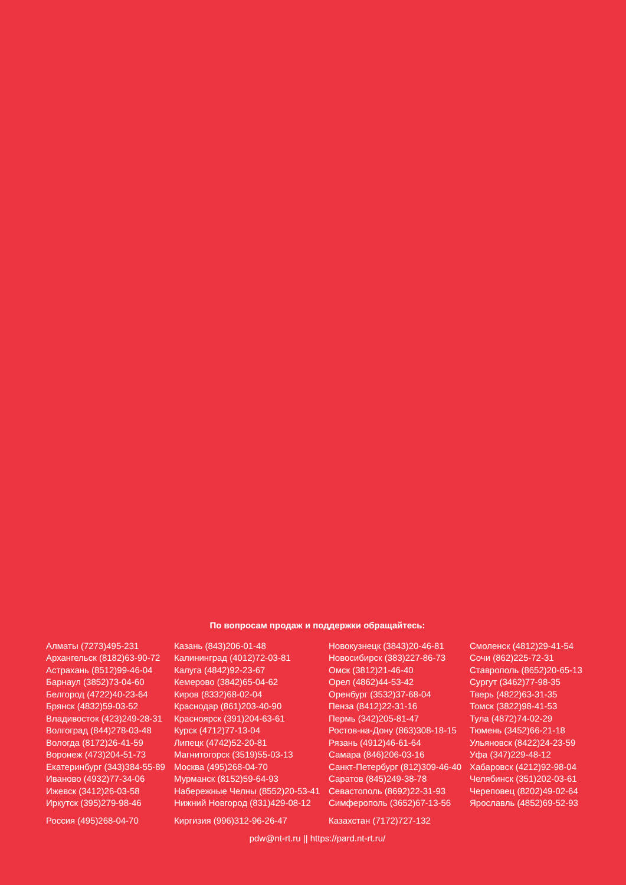По вопросам продаж и поддержки обращайтесь:
Алматы (7273)495-231
Архангельск (8182)63-90-72
Астрахань (8512)99-46-04
Барнаул (3852)73-04-60
Белгород (4722)40-23-64
Брянск (4832)59-03-52
Владивосток (423)249-28-31
Волгоград (844)278-03-48
Вологда (8172)26-41-59
Воронеж (473)204-51-73
Екатеринбург (343)384-55-89
Иваново (4932)77-34-06
Ижевск (3412)26-03-58
Иркутск (395)279-98-46
Казань (843)206-01-48
Калининград (4012)72-03-81
Калуга (4842)92-23-67
Кемерово (3842)65-04-62
Киров (8332)68-02-04
Краснодар (861)203-40-90
Красноярск (391)204-63-61
Курск (4712)77-13-04
Липецк (4742)52-20-81
Магнитогорск (3519)55-03-13
Москва (495)268-04-70
Мурманск (8152)59-64-93
Набережные Челны (8552)20-53-41
Нижний Новгород (831)429-08-12
Новокузнецк (3843)20-46-81
Новосибирск (383)227-86-73
Омск (3812)21-46-40
Орел (4862)44-53-42
Оренбург (3532)37-68-04
Пенза (8412)22-31-16
Пермь (342)205-81-47
Ростов-на-Дону (863)308-18-15
Рязань (4912)46-61-64
Самара (846)206-03-16
Санкт-Петербург (812)309-46-40
Саратов (845)249-38-78
Севастополь (8692)22-31-93
Симферополь (3652)67-13-56
Смоленск (4812)29-41-54
Сочи (862)225-72-31
Ставрополь (8652)20-65-13
Сургут (3462)77-98-35
Тверь (4822)63-31-35
Томск (3822)98-41-53
Тула (4872)74-02-29
Тюмень (3452)66-21-18
Ульяновск (8422)24-23-59
Уфа (347)229-48-12
Хабаровск (4212)92-98-04
Челябинск (351)202-03-61
Череповец (8202)49-02-64
Ярославль (4852)69-52-93
Россия (495)268-04-70 Киргизия (996)312-96-26-47 Казахстан (7172)727-132
pdw@nt-rt.ru || https://pard.nt-rt.ru/